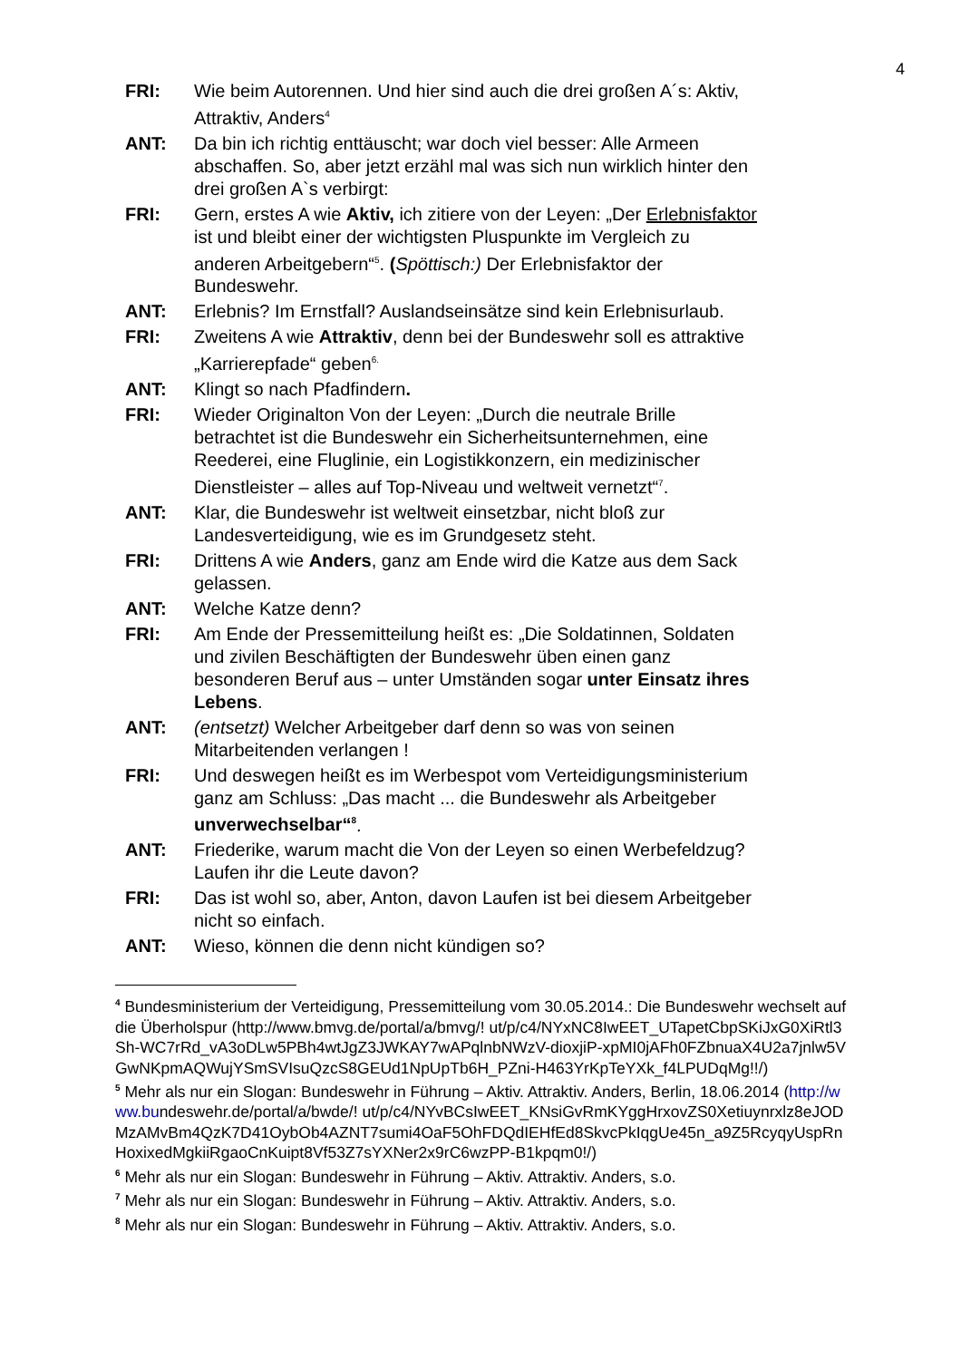4
FRI: Wie beim Autorennen. Und hier sind auch die drei großen A´s: Aktiv, Attraktiv, Anders<sup>4</sup>
ANT: Da bin ich richtig enttäuscht; war doch viel besser: Alle Armeen abschaffen. So, aber jetzt erzähl mal was sich nun wirklich hinter den drei großen A`s verbirgt:
FRI: Gern, erstes A wie Aktiv, ich zitiere von der Leyen: „Der Erlebnisfaktor ist und bleibt einer der wichtigsten Pluspunkte im Vergleich zu anderen Arbeitgebern“<sup>5</sup>. (Spöttisch:) Der Erlebnisfaktor der Bundeswehr.
ANT: Erlebnis? Im Ernstfall? Auslandseinsätze sind kein Erlebnisurlaub.
FRI: Zweitens A wie Attraktiv, denn bei der Bundeswehr soll es attraktive „Karrierepfade“ geben<sup>6.</sup>
ANT: Klingt so nach Pfadfindern.
FRI: Wieder Originalton Von der Leyen: „Durch die neutrale Brille betrachtet ist die Bundeswehr ein Sicherheitsunternehmen, eine Reederei, eine Fluglinie, ein Logistikkonzern, ein medizinischer Dienstleister – alles auf Top-Niveau und weltweit vernetzt“<sup>7</sup>.
ANT: Klar, die Bundeswehr ist weltweit einsetzbar, nicht bloß zur Landesverteidigung, wie es im Grundgesetz steht.
FRI: Drittens A wie Anders, ganz am Ende wird die Katze aus dem Sack gelassen.
ANT: Welche Katze denn?
FRI: Am Ende der Pressemitteilung heißt es: „Die Soldatinnen, Soldaten und zivilen Beschäftigten der Bundeswehr üben einen ganz besonderen Beruf aus – unter Umständen sogar unter Einsatz ihres Lebens.
ANT: (entsetzt) Welcher Arbeitgeber darf denn so was von seinen Mitarbeitenden verlangen !
FRI: Und deswegen heißt es im Werbespot vom Verteidigungsministerium ganz am Schluss: „Das macht ... die Bundeswehr als Arbeitgeber unverwechselbar“<sup>8</sup>.
ANT: Friederike, warum macht die Von der Leyen so einen Werbefeldzug? Laufen ihr die Leute davon?
FRI: Das ist wohl so, aber, Anton, davon Laufen ist bei diesem Arbeitgeber nicht so einfach.
ANT: Wieso, können die denn nicht kündigen so?
<sup>4</sup> Bundesministerium der Verteidigung, Pressemitteilung vom 30.05.2014.: Die Bundeswehr wechselt auf die Überholspur (http://www.bmvg.de/portal/a/bmvg/! ut/p/c4/NYxNC8IwEET_UTapetCbpSKiJxG0XiRtl3Sh-WC7rRd_vA3oDLw5PBh4wtJgZ3JWKAY7wAPqlnbNWzV-dioxjiP-xpMI0jAFh0FZbnuaX4U2a7jnlw5VGwNKpmAQWujYSmSVIsuQzcS8GEUd1NpUpTb6H_PZni-H463YrKpTeYXk_f4LPUDqMg!!/)
<sup>5</sup> Mehr als nur ein Slogan: Bundeswehr in Führung – Aktiv. Attraktiv. Anders, Berlin, 18.06.2014 (http://www.bundeswehr.de/portal/a/bwde/! ut/p/c4/NYvBCsIwEET_KNsiGvRmKYggHrxovZS0Xetiuynrxlz8eJODMzAMvBm4QzK7D41OybOb4AZNT7sumi4OaF5OhFDQdIEHfEd8SkvcPkIqgUe45n_a9Z5RcyqyUspRnHoxixedMgkiiRgaoCnKuipt8Vf53Z7sYXNer2x9rC6wzPP-B1kpqm0!/)
<sup>6</sup> Mehr als nur ein Slogan: Bundeswehr in Führung – Aktiv. Attraktiv. Anders, s.o.
<sup>7</sup> Mehr als nur ein Slogan: Bundeswehr in Führung – Aktiv. Attraktiv. Anders, s.o.
<sup>8</sup> Mehr als nur ein Slogan: Bundeswehr in Führung – Aktiv. Attraktiv. Anders, s.o.